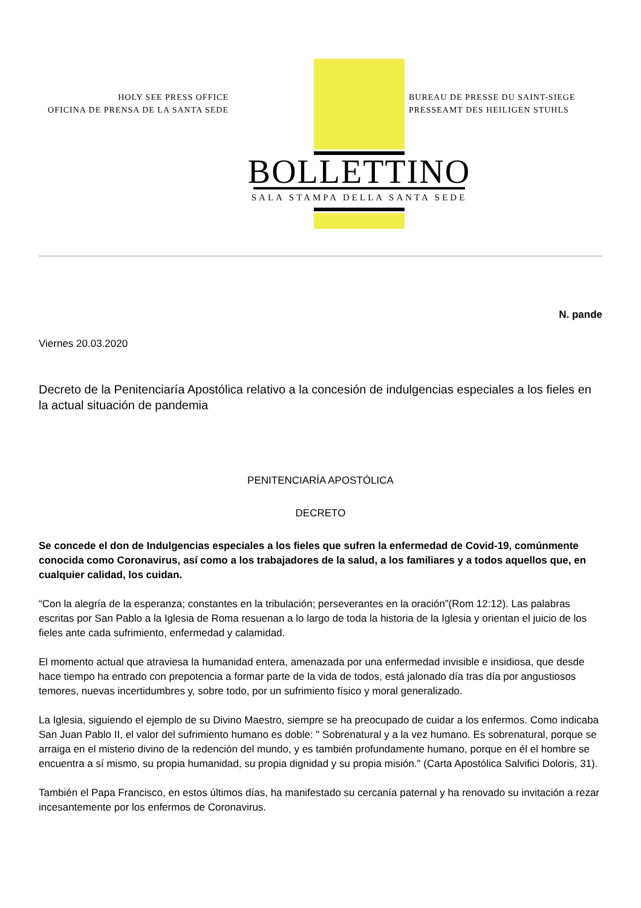HOLY SEE PRESS OFFICE
OFICINA DE PRENSA DE LA SANTA SEDE
BUREAU DE PRESSE DU SAINT-SIEGE
PRESSEAMT DES HEILIGEN STUHLS
BOLLETTINO
SALA STAMPA DELLA SANTA SEDE
N. pande
Viernes 20.03.2020
Decreto de la Penitenciaría Apostólica relativo a la concesión de indulgencias especiales a los fieles en la actual situación de pandemia
PENITENCIARÍA APOSTÓLICA
DECRETO
Se concede el don de Indulgencias especiales a los fieles que sufren la enfermedad de Covid-19, comúnmente conocida como Coronavirus, así como a los trabajadores de la salud, a los familiares y a todos aquellos que, en cualquier calidad, los cuidan.
“Con la alegría de la esperanza; constantes en la tribulación; perseverantes en la oración”(Rom 12:12). Las palabras escritas por San Pablo a la Iglesia de Roma resuenan a lo largo de toda la historia de la Iglesia y orientan el juicio de los fieles ante cada sufrimiento, enfermedad y calamidad.
El momento actual que atraviesa la humanidad entera, amenazada por una enfermedad invisible e insidiosa, que desde hace tiempo ha entrado con prepotencia a formar parte de la vida de todos, está jalonado día tras día por angustiosos temores, nuevas incertidumbres y, sobre todo, por un sufrimiento físico y moral generalizado.
La Iglesia, siguiendo el ejemplo de su Divino Maestro, siempre se ha preocupado de cuidar a los enfermos. Como indicaba San Juan Pablo II, el valor del sufrimiento humano es doble: " Sobrenatural y a la vez humano. Es sobrenatural, porque se arraiga en el misterio divino de la redención del mundo, y es también profundamente humano, porque en él el hombre se encuentra a sí mismo, su propia humanidad, su propia dignidad y su propia misión." (Carta Apostólica Salvifici Doloris, 31).
También el Papa Francisco, en estos últimos días, ha manifestado su cercanía paternal y ha renovado su invitación a rezar incesantemente por los enfermos de Coronavirus.